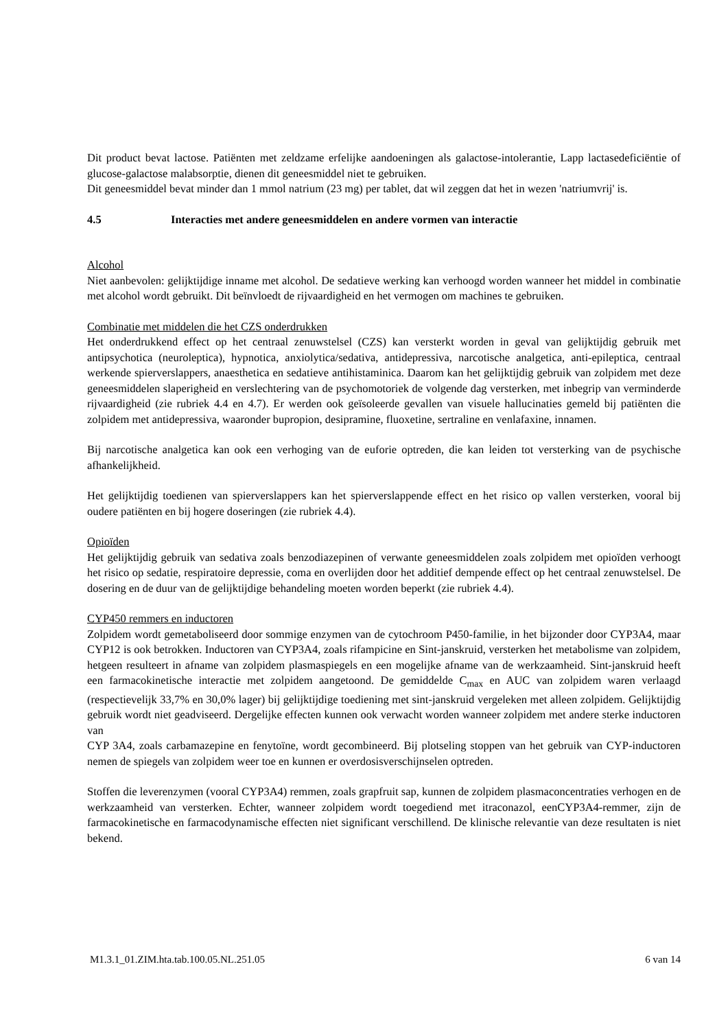Dit product bevat lactose. Patiënten met zeldzame erfelijke aandoeningen als galactose-intolerantie, Lapp lactasedeficiëntie of glucose-galactose malabsorptie, dienen dit geneesmiddel niet te gebruiken.
Dit geneesmiddel bevat minder dan 1 mmol natrium (23 mg) per tablet, dat wil zeggen dat het in wezen 'natriumvrij' is.
4.5 Interacties met andere geneesmiddelen en andere vormen van interactie
Alcohol
Niet aanbevolen: gelijktijdige inname met alcohol. De sedatieve werking kan verhoogd worden wanneer het middel in combinatie met alcohol wordt gebruikt. Dit beïnvloedt de rijvaardigheid en het vermogen om machines te gebruiken.
Combinatie met middelen die het CZS onderdrukken
Het onderdrukkend effect op het centraal zenuwstelsel (CZS) kan versterkt worden in geval van gelijktijdig gebruik met antipsychotica (neuroleptica), hypnotica, anxiolytica/sedativa, antidepressiva, narcotische analgetica, anti-epileptica, centraal werkende spierverslappers, anaesthetica en sedatieve antihistaminica. Daarom kan het gelijktijdig gebruik van zolpidem met deze geneesmiddelen slaperigheid en verslechtering van de psychomotoriek de volgende dag versterken, met inbegrip van verminderde rijvaardigheid (zie rubriek 4.4 en 4.7). Er werden ook geïsoleerde gevallen van visuele hallucinaties gemeld bij patiënten die zolpidem met antidepressiva, waaronder bupropion, desipramine, fluoxetine, sertraline en venlafaxine, innamen.
Bij narcotische analgetica kan ook een verhoging van de euforie optreden, die kan leiden tot versterking van de psychische afhankelijkheid.
Het gelijktijdig toedienen van spierverslappers kan het spierverslappende effect en het risico op vallen versterken, vooral bij oudere patiënten en bij hogere doseringen (zie rubriek 4.4).
Opioïden
Het gelijktijdig gebruik van sedativa zoals benzodiazepinen of verwante geneesmiddelen zoals zolpidem met opioïden verhoogt het risico op sedatie, respiratoire depressie, coma en overlijden door het additief dempende effect op het centraal zenuwstelsel. De dosering en de duur van de gelijktijdige behandeling moeten worden beperkt (zie rubriek 4.4).
CYP450 remmers en inductoren
Zolpidem wordt gemetaboliseerd door sommige enzymen van de cytochroom P450-familie, in het bijzonder door CYP3A4, maar CYP12 is ook betrokken. Inductoren van CYP3A4, zoals rifampicine en Sint-janskruid, versterken het metabolisme van zolpidem, hetgeen resulteert in afname van zolpidem plasmaspiegels en een mogelijke afname van de werkzaamheid. Sint-janskruid heeft een farmacokinetische interactie met zolpidem aangetoond. De gemiddelde C<sub>max</sub> en AUC van zolpidem waren verlaagd (respectievelijk 33,7% en 30,0% lager) bij gelijktijdige toediening met sint-janskruid vergeleken met alleen zolpidem. Gelijktijdig gebruik wordt niet geadviseerd. Dergelijke effecten kunnen ook verwacht worden wanneer zolpidem met andere sterke inductoren van
CYP 3A4, zoals carbamazepine en fenytoïne, wordt gecombineerd. Bij plotseling stoppen van het gebruik van CYP-inductoren nemen de spiegels van zolpidem weer toe en kunnen er overdosisverschijnselen optreden.
Stoffen die leverenzymen (vooral CYP3A4) remmen, zoals grapfruit sap, kunnen de zolpidem plasmaconcentraties verhogen en de werkzaamheid van versterken. Echter, wanneer zolpidem wordt toegediend met itraconazol, eenCYP3A4-remmer, zijn de farmacokinetische en farmacodynamische effecten niet significant verschillend. De klinische relevantie van deze resultaten is niet bekend.
M1.3.1_01.ZIM.hta.tab.100.05.NL.251.05 6 van 14